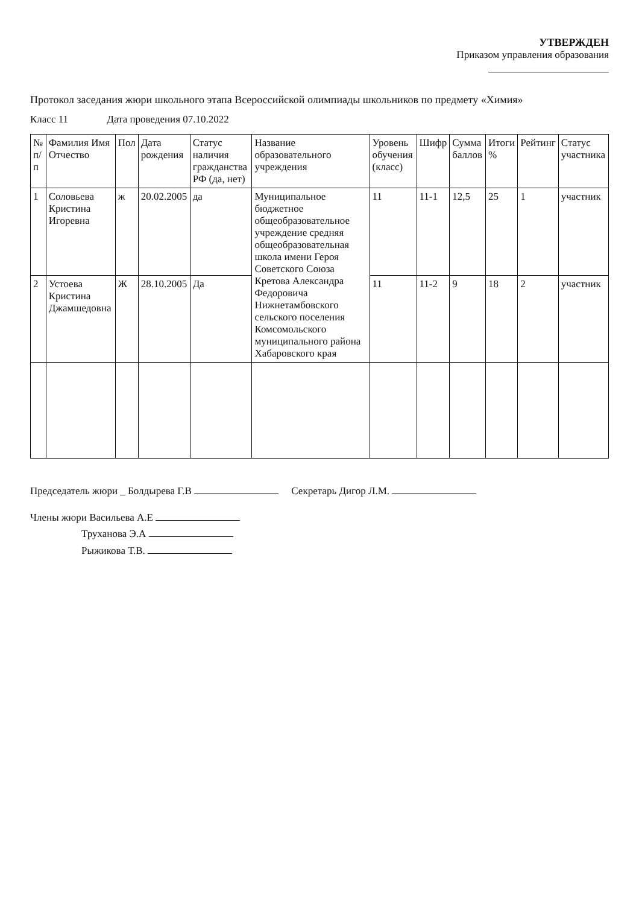УТВЕРЖДЕН
Приказом управления образования
Протокол заседания жюри школьного этапа Всероссийской олимпиады школьников по предмету «Химия»
Класс 11 Дата проведения 07.10.2022
| № п/п | Фамилия Имя Отчество | Пол | Дата рождения | Статус наличия гражданства РФ (да, нет) | Название образовательного учреждения | Уровень обучения (класс) | Шифр | Сумма баллов | Итоги % | Рейтинг | Статус участника |
| --- | --- | --- | --- | --- | --- | --- | --- | --- | --- | --- | --- |
| 1 | Соловьева Кристина Игоревна | ж | 20.02.2005 | да | Муниципальное бюджетное общеобразовательное учреждение средняя общеобразовательная школа имени Героя Советского Союза Кретова Александра Федоровича Нижнетамбовского сельского поселения Комсомольского муниципального района Хабаровского края | 11 | 11-1 | 12,5 | 25 | 1 | участник |
| 2 | Устоева Кристина Джамшедовна | Ж | 28.10.2005 | Да | | 11 | 11-2 | 9 | 18 | 2 | участник |
Председатель жюри _ Болдырева Г.В Секретарь Дигор Л.М.
Члены жюри Васильева А.Е
Труханова Э.А
Рыжикова Т.В.